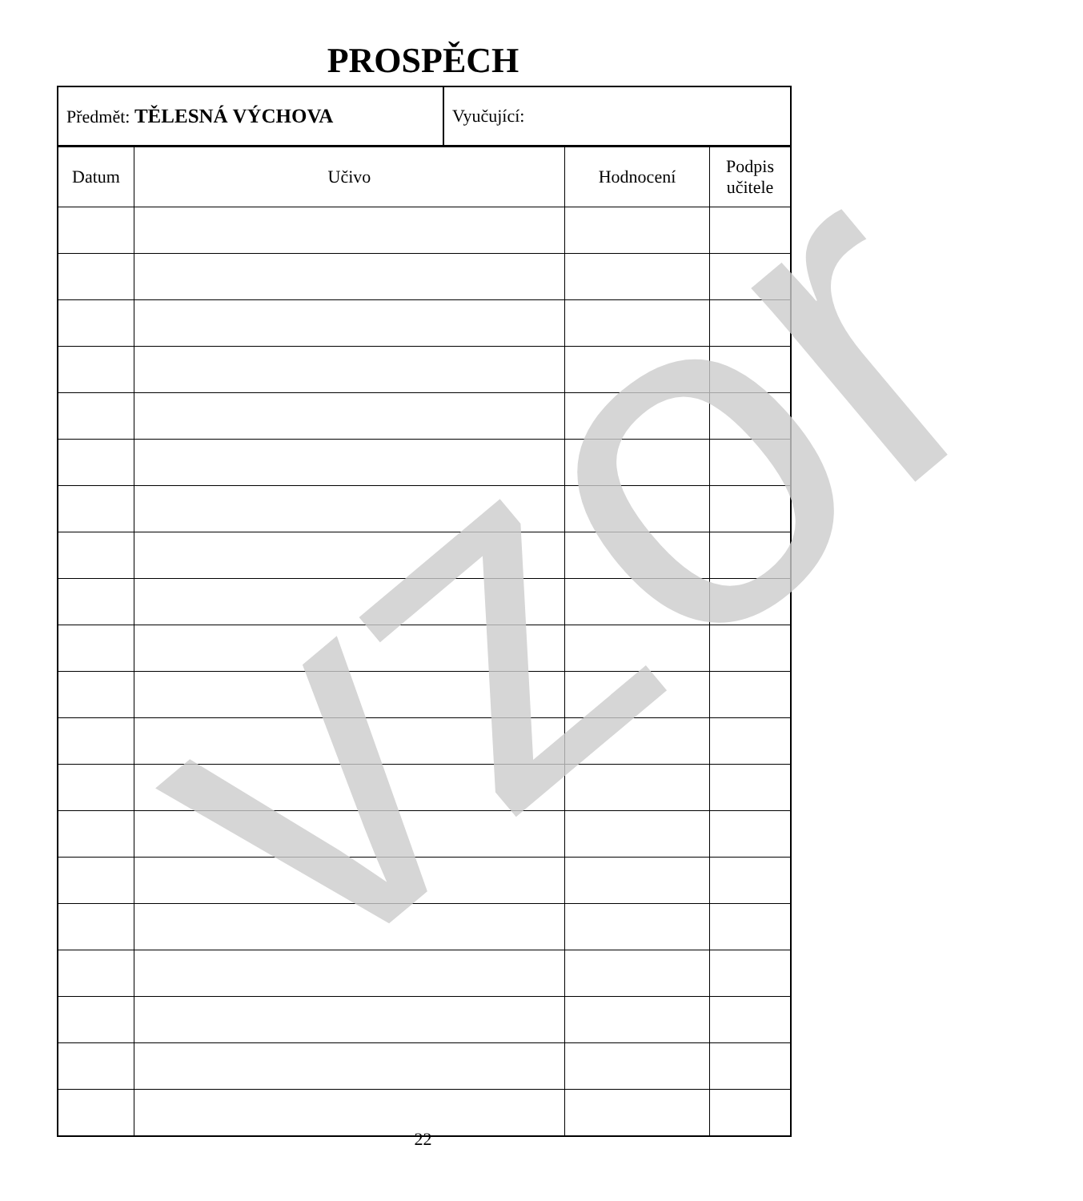PROSPĚCH
| Předmět: TĚLESNÁ VÝCHOVA | Vyučující: |
| Datum | Učivo | Hodnocení | Podpis učitele |
| --- | --- | --- | --- |
vzor
22